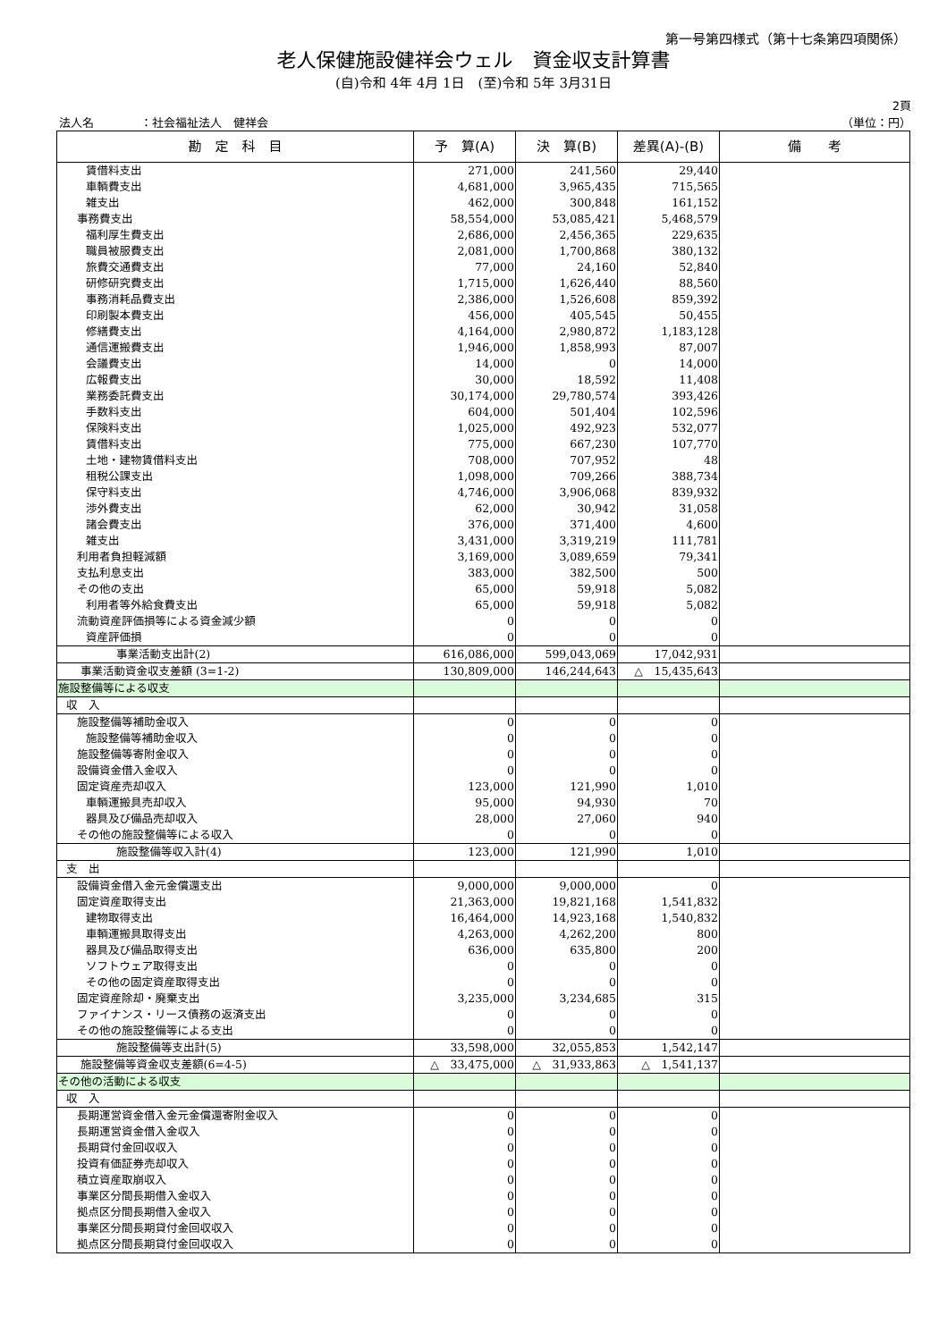第一号第四様式（第十七条第四項関係）
老人保健施設健祥会ウェル　資金収支計算書
(自)令和 4年 4月 1日　(至)令和 5年 3月31日
2頁
法人名　　　　：社会福祉法人　健祥会 （単位：円）
| 勘 定 科 目 | 予 算(A) | 決 算(B) | 差異(A)-(B) | 備 考 |
| --- | --- | --- | --- | --- |
| 賃借料支出 | 271,000 | 241,560 | 29,440 | |
| 車輌費支出 | 4,681,000 | 3,965,435 | 715,565 | |
| 雑支出 | 462,000 | 300,848 | 161,152 | |
| 事務費支出 | 58,554,000 | 53,085,421 | 5,468,579 | |
| 福利厚生費支出 | 2,686,000 | 2,456,365 | 229,635 | |
| 職員被服費支出 | 2,081,000 | 1,700,868 | 380,132 | |
| 旅費交通費支出 | 77,000 | 24,160 | 52,840 | |
| 研修研究費支出 | 1,715,000 | 1,626,440 | 88,560 | |
| 事務消耗品費支出 | 2,386,000 | 1,526,608 | 859,392 | |
| 印刷製本費支出 | 456,000 | 405,545 | 50,455 | |
| 修繕費支出 | 4,164,000 | 2,980,872 | 1,183,128 | |
| 通信運搬費支出 | 1,946,000 | 1,858,993 | 87,007 | |
| 会議費支出 | 14,000 | 0 | 14,000 | |
| 広報費支出 | 30,000 | 18,592 | 11,408 | |
| 業務委託費支出 | 30,174,000 | 29,780,574 | 393,426 | |
| 手数料支出 | 604,000 | 501,404 | 102,596 | |
| 保険料支出 | 1,025,000 | 492,923 | 532,077 | |
| 賃借料支出 | 775,000 | 667,230 | 107,770 | |
| 土地・建物賃借料支出 | 708,000 | 707,952 | 48 | |
| 租税公課支出 | 1,098,000 | 709,266 | 388,734 | |
| 保守料支出 | 4,746,000 | 3,906,068 | 839,932 | |
| 渉外費支出 | 62,000 | 30,942 | 31,058 | |
| 諸会費支出 | 376,000 | 371,400 | 4,600 | |
| 雑支出 | 3,431,000 | 3,319,219 | 111,781 | |
| 利用者負担軽減額 | 3,169,000 | 3,089,659 | 79,341 | |
| 支払利息支出 | 383,000 | 382,500 | 500 | |
| その他の支出 | 65,000 | 59,918 | 5,082 | |
| 利用者等外給食費支出 | 65,000 | 59,918 | 5,082 | |
| 流動資産評価損等による資金減少額 | 0 | 0 | 0 | |
| 資産評価損 | 0 | 0 | 0 | |
| 事業活動支出計(2) | 616,086,000 | 599,043,069 | 17,042,931 | |
| 事業活動資金収支差額 (3=1-2) | 130,809,000 | 146,244,643 | △ 15,435,643 | |
| 施設整備等による収支 | | | | |
| 収 入 | | | | |
| 施設整備等補助金収入 | 0 | 0 | 0 | |
| 施設整備等補助金収入 | 0 | 0 | 0 | |
| 施設整備等寄附金収入 | 0 | 0 | 0 | |
| 設備資金借入金収入 | 0 | 0 | 0 | |
| 固定資産売却収入 | 123,000 | 121,990 | 1,010 | |
| 車輌運搬具売却収入 | 95,000 | 94,930 | 70 | |
| 器具及び備品売却収入 | 28,000 | 27,060 | 940 | |
| その他の施設整備等による収入 | 0 | 0 | 0 | |
| 施設整備等収入計(4) | 123,000 | 121,990 | 1,010 | |
| 支 出 | | | | |
| 設備資金借入金元金償還支出 | 9,000,000 | 9,000,000 | 0 | |
| 固定資産取得支出 | 21,363,000 | 19,821,168 | 1,541,832 | |
| 建物取得支出 | 16,464,000 | 14,923,168 | 1,540,832 | |
| 車輌運搬具取得支出 | 4,263,000 | 4,262,200 | 800 | |
| 器具及び備品取得支出 | 636,000 | 635,800 | 200 | |
| ソフトウェア取得支出 | 0 | 0 | 0 | |
| その他の固定資産取得支出 | 0 | 0 | 0 | |
| 固定資産除却・廃棄支出 | 3,235,000 | 3,234,685 | 315 | |
| ファイナンス・リース債務の返済支出 | 0 | 0 | 0 | |
| その他の施設整備等による支出 | 0 | 0 | 0 | |
| 施設整備等支出計(5) | 33,598,000 | 32,055,853 | 1,542,147 | |
| 施設整備等資金収支差額(6=4-5) | △ 33,475,000 | △ 31,933,863 | △ 1,541,137 | |
| その他の活動による収支 | | | | |
| 収 入 | | | | |
| 長期運営資金借入金元金償還寄附金収入 | 0 | 0 | 0 | |
| 長期運営資金借入金収入 | 0 | 0 | 0 | |
| 長期貸付金回収収入 | 0 | 0 | 0 | |
| 投資有価証券売却収入 | 0 | 0 | 0 | |
| 積立資産取崩収入 | 0 | 0 | 0 | |
| 事業区分間長期借入金収入 | 0 | 0 | 0 | |
| 拠点区分間長期借入金収入 | 0 | 0 | 0 | |
| 事業区分間長期貸付金回収収入 | 0 | 0 | 0 | |
| 拠点区分間長期貸付金回収収入 | 0 | 0 | 0 | |